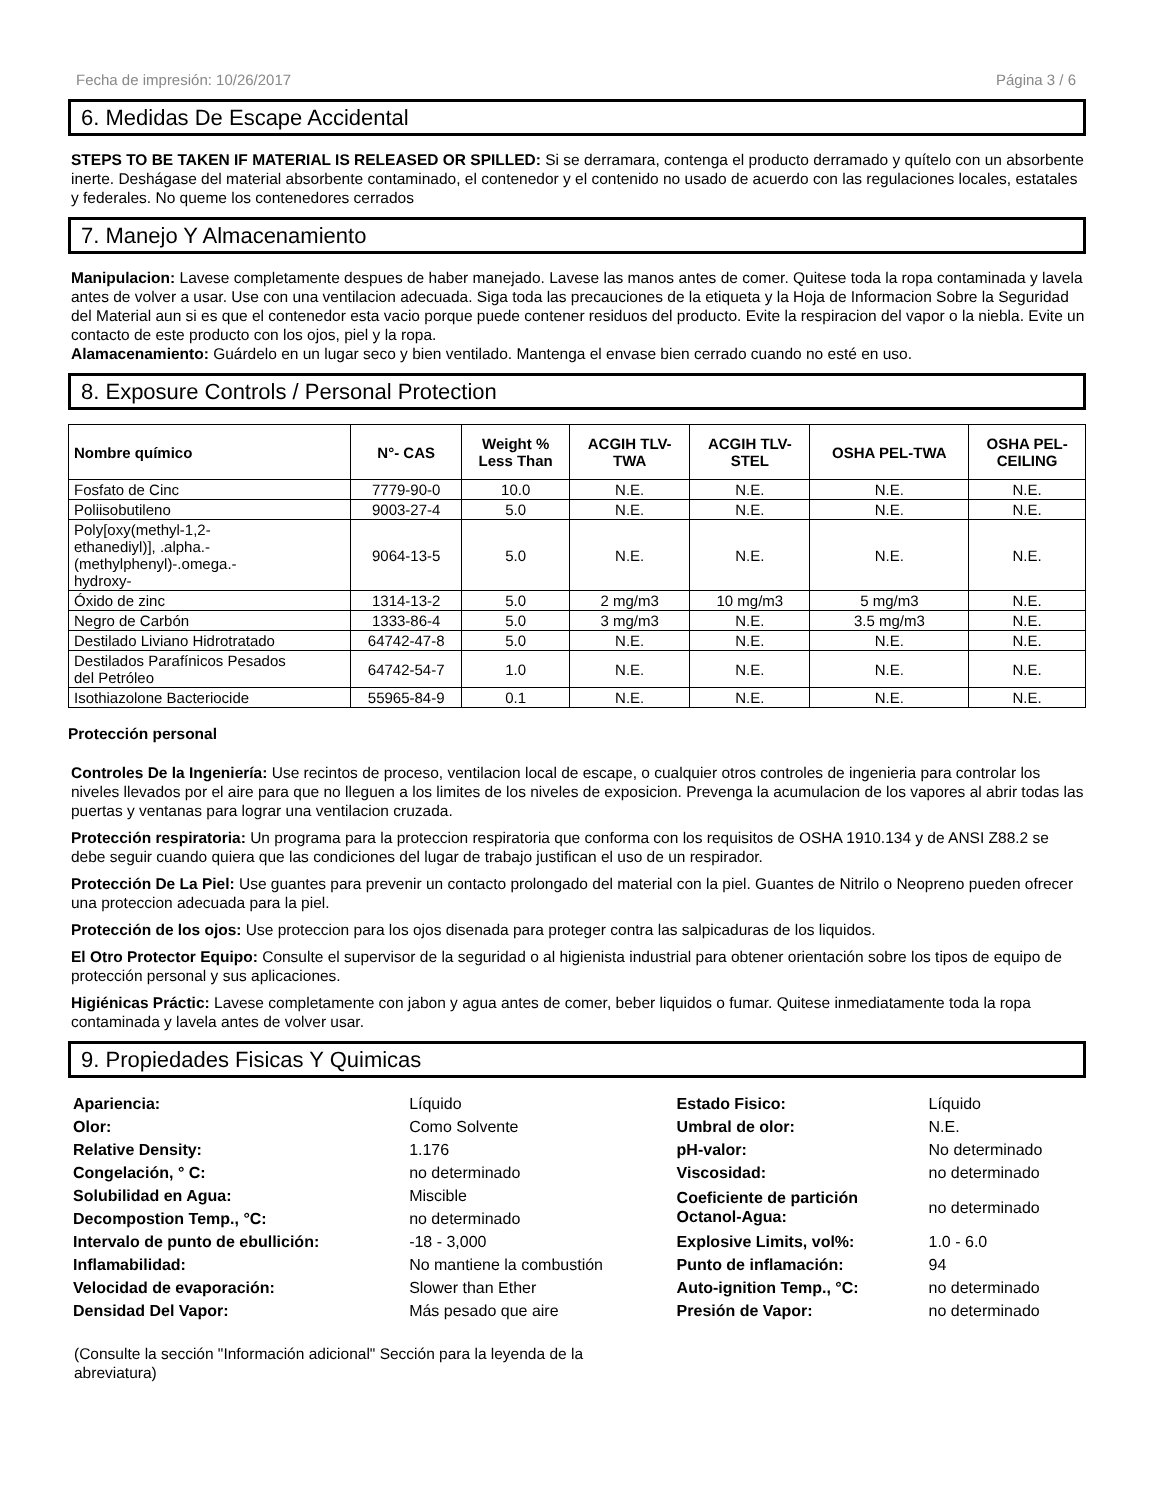Fecha de impresión: 10/26/2017 Página 3 / 6
6. Medidas De Escape Accidental
STEPS TO BE TAKEN IF MATERIAL IS RELEASED OR SPILLED: Si se derramara, contenga el producto derramado y quítelo con un absorbente inerte. Deshágase del material absorbente contaminado, el contenedor y el contenido no usado de acuerdo con las regulaciones locales, estatales y federales. No queme los contenedores cerrados
7. Manejo Y Almacenamiento
Manipulacion: Lavese completamente despues de haber manejado. Lavese las manos antes de comer. Quitese toda la ropa contaminada y lavela antes de volver a usar. Use con una ventilacion adecuada. Siga toda las precauciones de la etiqueta y la Hoja de Informacion Sobre la Seguridad del Material aun si es que el contenedor esta vacio porque puede contener residuos del producto. Evite la respiracion del vapor o la niebla. Evite un contacto de este producto con los ojos, piel y la ropa.
Alamacenamiento: Guárdelo en un lugar seco y bien ventilado. Mantenga el envase bien cerrado cuando no esté en uso.
8. Exposure Controls / Personal Protection
| Nombre químico | N°- CAS | Weight % Less Than | ACGIH TLV- TWA | ACGIH TLV- STEL | OSHA PEL-TWA | OSHA PEL- CEILING |
| --- | --- | --- | --- | --- | --- | --- |
| Fosfato de Cinc | 7779-90-0 | 10.0 | N.E. | N.E. | N.E. | N.E. |
| Poliisobutileno | 9003-27-4 | 5.0 | N.E. | N.E. | N.E. | N.E. |
| Poly[oxy(methyl-1,2- ethanediyl)], .alpha.- (methylphenyl)-.omega.- hydroxy- | 9064-13-5 | 5.0 | N.E. | N.E. | N.E. | N.E. |
| Óxido de zinc | 1314-13-2 | 5.0 | 2 mg/m3 | 10 mg/m3 | 5 mg/m3 | N.E. |
| Negro de Carbón | 1333-86-4 | 5.0 | 3 mg/m3 | N.E. | 3.5 mg/m3 | N.E. |
| Destilado Liviano Hidrotratado | 64742-47-8 | 5.0 | N.E. | N.E. | N.E. | N.E. |
| Destilados Parafínicos Pesados del Petróleo | 64742-54-7 | 1.0 | N.E. | N.E. | N.E. | N.E. |
| Isothiazolone Bacteriocide | 55965-84-9 | 0.1 | N.E. | N.E. | N.E. | N.E. |
Protección personal
Controles De la Ingeniería: Use recintos de proceso, ventilacion local de escape, o cualquier otros controles de ingenieria para controlar los niveles llevados por el aire para que no lleguen a los limites de los niveles de exposicion. Prevenga la acumulacion de los vapores al abrir todas las puertas y ventanas para lograr una ventilacion cruzada.
Protección respiratoria: Un programa para la proteccion respiratoria que conforma con los requisitos de OSHA 1910.134 y de ANSI Z88.2 se debe seguir cuando quiera que las condiciones del lugar de trabajo justifican el uso de un respirador.
Protección De La Piel: Use guantes para prevenir un contacto prolongado del material con la piel. Guantes de Nitrilo o Neopreno pueden ofrecer una proteccion adecuada para la piel.
Protección de los ojos: Use proteccion para los ojos disenada para proteger contra las salpicaduras de los liquidos.
El Otro Protector Equipo: Consulte el supervisor de la seguridad o al higienista industrial para obtener orientación sobre los tipos de equipo de protección personal y sus aplicaciones.
Higiénicas Práctic: Lavese completamente con jabon y agua antes de comer, beber liquidos o fumar. Quitese inmediatamente toda la ropa contaminada y lavela antes de volver usar.
9. Propiedades Fisicas Y Quimicas
| Apariencia: | Líquido | Estado Fisico: | Líquido |
| Olor: | Como Solvente | Umbral de olor: | N.E. |
| Relative Density: | 1.176 | pH-valor: | No determinado |
| Congelación, ° C: | no determinado | Viscosidad: | no determinado |
| Solubilidad en Agua: | Miscible | Coeficiente de partición Octanol-Agua: | no determinado |
| Decompostion Temp., °C: | no determinado | | |
| Intervalo de punto de ebullición: | -18 - 3,000 | Explosive Limits, vol%: | 1.0 - 6.0 |
| Inflamabilidad: | No mantiene la combustión | Punto de inflamación: | 94 |
| Velocidad de evaporación: | Slower than Ether | Auto-ignition Temp., °C: | no determinado |
| Densidad Del Vapor: | Más pesado que aire | Presión de Vapor: | no determinado |
(Consulte la sección "Información adicional" Sección para la leyenda de la abreviatura)